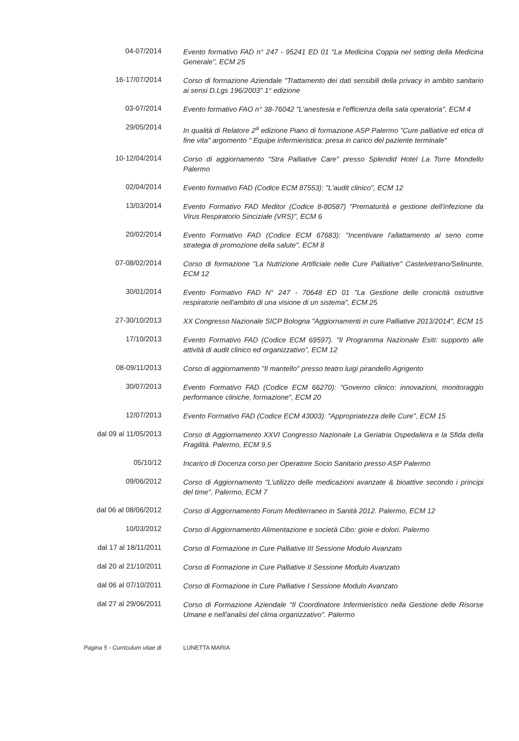04-07/2014
Evento formativo FAD n° 247 - 95241 ED 01 "La Medicina Coppia nel setting della Medicina Generale", ECM 25
16-17/07/2014
Corso di formazione Aziendale "Trattamento dei dati sensibili della privacy in ambito sanitario ai sensi D.Lgs 196/2003" 1° edizione
03-07/2014
Evento formativo FAO n° 38-76042 "L'anestesia e l'efficienza della sala operatoria", ECM 4
29/05/2014
In qualità di Relatore 2<sup>a</sup> edizione Piano di formazione ASP Palermo "Cure palliative ed etica di fine vita" argomento " Equipe infermieristica: presa in carico del paziente terminale"
10-12/04/2014
Corso di aggiornamento "Stra Palliative Care" presso Splendid Hotel La Torre Mondello Palermo
02/04/2014
Evento formativo FAD (Codice ECM 87553): "L'audit clinico", ECM 12
13/03/2014
Evento Formativo FAD Meditor (Codice 8-80587) "Prematurità e gestione dell'infezione da Virus Respiratorio Sinciziale (VRS)", ECM 6
20/02/2014
Evento Formativo FAD (Codice ECM 67683): "Incentivare l'allattamento al seno come strategia di promozione della salute", ECM 8
07-08/02/2014
Corso di formazione "La Nutrizione Artificiale nelle Cure Palliative" Castelvetrano/Selinunte, ECM 12
30/01/2014
Evento Formativo FAD N° 247 - 70648 ED 01 "La Gestione delle cronicità ostruttive respiratorie nell'ambito di una visione di un sistema", ECM 25
27-30/10/2013
XX Congresso Nazionale SICP Bologna "Aggiornamenti in cure Palliative 2013/2014", ECM 15
17/10/2013
Evento Formativo FAD (Codice ECM 69597). "Il Programma Nazionale Esiti: supporto alle attività di audit clinico ed organizzativo", ECM 12
08-09/11/2013
Corso di aggiornamento "Il mantello" presso teatro luigi pirandello Agrigento
30/07/2013
Evento Formativo FAD (Codice ECM 66270): "Governo clinico: innovazioni, monitoraggio performance cliniche, formazione", ECM 20
12/07/2013
Evento Formativo FAD (Codice ECM 43003): "Appropriatezza delle Cure", ECM 15
dal 09 al 11/05/2013
Corso di Aggiornamento XXVI Congresso Nazionale La Geriatria Ospedaliera e la Sfida della Fragilità. Palermo, ECM 9,5
05/10/12
Incarico di Docenza corso per Operatore Socio Sanitario presso ASP Palermo
09/06/2012
Corso di Aggiornamento "L'utilizzo delle medicazioni avanzate & bioattive secondo i principi del time", Palermo, ECM 7
dal 06 al 08/06/2012
Corso di Aggiornamento Forum Mediterraneo in Sanità 2012. Palermo, ECM 12
10/03/2012
Corso di Aggiornamento Alimentazione e società Cibo: gioie e dolori. Palermo
dal 17 al 18/11/2011
Corso di Formazione in Cure Palliative III Sessione Modulo Avanzato
dal 20 al 21/10/2011
Corso di Formazione in Cure Palliative II Sessione Modulo Avanzato
dal 06 al 07/10/2011
Corso di Formazione in Cure Palliative I Sessione Modulo Avanzato
dal 27 al 29/06/2011
Corso di Formazione Aziendale "Il Coordinatore Infermieristico nella Gestione delle Risorse Umane e nell'analisi del clima organizzativo". Palermo
Pagina 5 - Curriculum vitae di LUNETTA MARIA